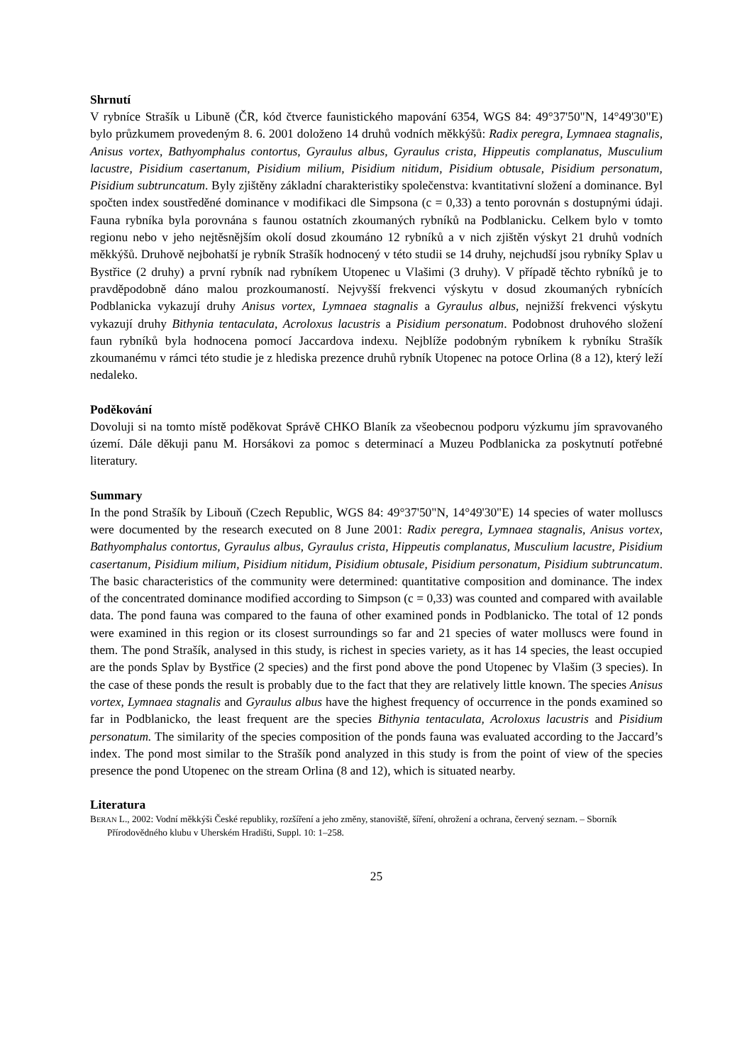Shrnutí
V rybníce Strašík u Libuně (ČR, kód čtverce faunistického mapování 6354, WGS 84: 49°37'50"N, 14°49'30"E) bylo průzkumem provedeným 8. 6. 2001 doloženo 14 druhů vodních měkkýšů: Radix peregra, Lymnaea stagnalis, Anisus vortex, Bathyomphalus contortus, Gyraulus albus, Gyraulus crista, Hippeutis complanatus, Musculium lacustre, Pisidium casertanum, Pisidium milium, Pisidium nitidum, Pisidium obtusale, Pisidium personatum, Pisidium subtruncatum. Byly zjištěny základní charakteristiky společenstva: kvantitativní složení a dominance. Byl spočten index soustředěné dominance v modifikaci dle Simpsona (c = 0,33) a tento porovnán s dostupnými údaji. Fauna rybníka byla porovnána s faunou ostatních zkoumaných rybníků na Podblanicku. Celkem bylo v tomto regionu nebo v jeho nejtěsnějším okolí dosud zkoumáno 12 rybníků a v nich zjištěn výskyt 21 druhů vodních měkkýšů. Druhově nejbohatší je rybník Strašík hodnocený v této studii se 14 druhy, nejchudší jsou rybníky Splav u Bystřice (2 druhy) a první rybník nad rybníkem Utopenec u Vlašimi (3 druhy). V případě těchto rybníků je to pravděpodobně dáno malou prozkoumaností. Nejvyšší frekvenci výskytu v dosud zkoumaných rybnících Podblanicka vykazují druhy Anisus vortex, Lymnaea stagnalis a Gyraulus albus, nejnižší frekvenci výskytu vykazují druhy Bithynia tentaculata, Acroloxus lacustris a Pisidium personatum. Podobnost druhového složení faun rybníků byla hodnocena pomocí Jaccardova indexu. Nejblíže podobným rybníkem k rybníku Strašík zkoumanému v rámci této studie je z hlediska prezence druhů rybník Utopenec na potoce Orlina (8 a 12), který leží nedaleko.
Poděkování
Dovoluji si na tomto místě poděkovat Správě CHKO Blaník za všeobecnou podporu výzkumu jím spravovaného území. Dále děkuji panu M. Horsákovi za pomoc s determinací a Muzeu Podblanicka za poskytnutí potřebné literatury.
Summary
In the pond Strašík by Libouň (Czech Republic, WGS 84: 49°37'50"N, 14°49'30"E) 14 species of water molluscs were documented by the research executed on 8 June 2001: Radix peregra, Lymnaea stagnalis, Anisus vortex, Bathyomphalus contortus, Gyraulus albus, Gyraulus crista, Hippeutis complanatus, Musculium lacustre, Pisidium casertanum, Pisidium milium, Pisidium nitidum, Pisidium obtusale, Pisidium personatum, Pisidium subtruncatum. The basic characteristics of the community were determined: quantitative composition and dominance. The index of the concentrated dominance modified according to Simpson (c = 0,33) was counted and compared with available data. The pond fauna was compared to the fauna of other examined ponds in Podblanicko. The total of 12 ponds were examined in this region or its closest surroundings so far and 21 species of water molluscs were found in them. The pond Strašík, analysed in this study, is richest in species variety, as it has 14 species, the least occupied are the ponds Splav by Bystřice (2 species) and the first pond above the pond Utopenec by Vlašim (3 species). In the case of these ponds the result is probably due to the fact that they are relatively little known. The species Anisus vortex, Lymnaea stagnalis and Gyraulus albus have the highest frequency of occurrence in the ponds examined so far in Podblanicko, the least frequent are the species Bithynia tentaculata, Acroloxus lacustris and Pisidium personatum. The similarity of the species composition of the ponds fauna was evaluated according to the Jaccard’s index. The pond most similar to the Strašík pond analyzed in this study is from the point of view of the species presence the pond Utopenec on the stream Orlina (8 and 12), which is situated nearby.
Literatura
BERAN L., 2002: Vodní měkkýši České republiky, rozšíření a jeho změny, stanoviště, šíření, ohrožení a ochrana, červený seznam. – Sborník Přírodovědného klubu v Uherském Hradišti, Suppl. 10: 1–258.
25